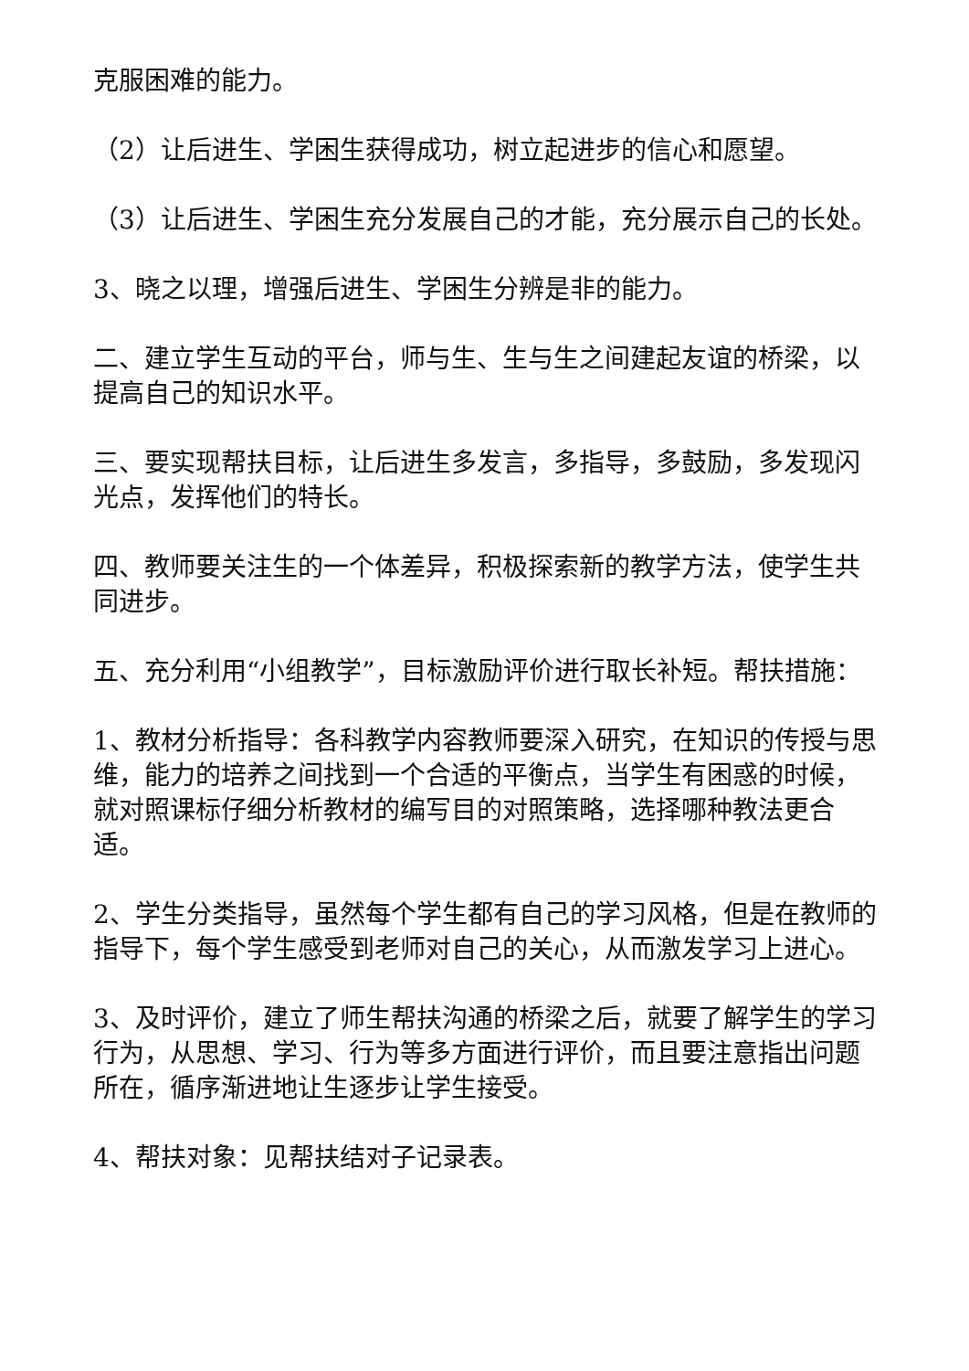克服困难的能力。
（2）让后进生、学困生获得成功，树立起进步的信心和愿望。
（3）让后进生、学困生充分发展自己的才能，充分展示自己的长处。
3、晓之以理，增强后进生、学困生分辨是非的能力。
二、建立学生互动的平台，师与生、生与生之间建起友谊的桥梁，以提高自己的知识水平。
三、要实现帮扶目标，让后进生多发言，多指导，多鼓励，多发现闪光点，发挥他们的特长。
四、教师要关注生的一个体差异，积极探索新的教学方法，使学生共同进步。
五、充分利用“小组教学”，目标激励评价进行取长补短。帮扶措施：
1、教材分析指导：各科教学内容教师要深入研究，在知识的传授与思维，能力的培养之间找到一个合适的平衡点，当学生有困惑的时候，就对照课标仔细分析教材的编写目的对照策略，选择哪种教法更合适。
2、学生分类指导，虽然每个学生都有自己的学习风格，但是在教师的指导下，每个学生感受到老师对自己的关心，从而激发学习上进心。
3、及时评价，建立了师生帮扶沟通的桥梁之后，就要了解学生的学习行为，从思想、学习、行为等多方面进行评价，而且要注意指出问题所在，循序渐进地让生逐步让学生接受。
4、帮扶对象：见帮扶结对子记录表。